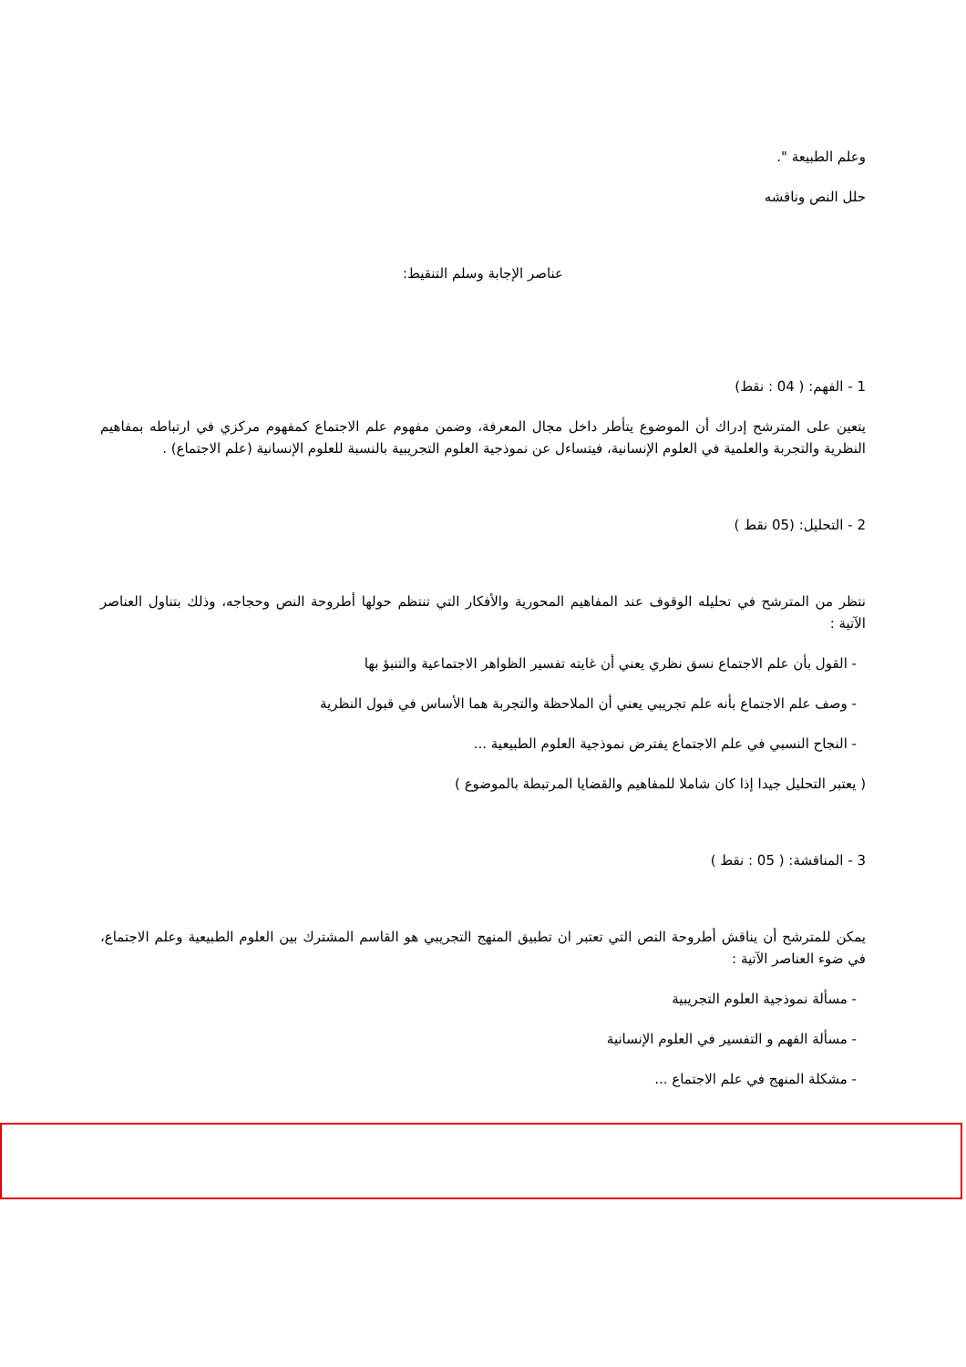وعلم الطبيعة ".
حلل النص وناقشه
عناصر الإجابة وسلم التنقيط:
1 - الفهم: ( 04 : نقط)
يتعين على المترشح إدراك أن الموضوع يتأطر داخل مجال المعرفة، وضمن مفهوم علم الاجتماع كمفهوم مركزي في ارتباطه بمفاهيم النظرية والتجربة والعلمية في العلوم الإنسانية، فيتساءل عن نموذجية العلوم التجريبية بالنسبة للعلوم الإنسانية (علم الاجتماع) .
2 - التحليل: (05 نقط )
نتظر من المترشح في تحليله الوقوف عند المفاهيم المحورية والأفكار التي تنتظم حولها أطروحة النص وحجاجه، وذلك بتناول العناصر الآتية :
- القول بأن علم الاجتماع نسق نظري يعني أن غايته تفسير الظواهر الاجتماعية والتنبؤ بها
- وصف علم الاجتماع بأنه علم تجريبي يعني أن الملاحظة والتجربة هما الأساس في قبول النظرية
- النجاح النسبي في علم الاجتماع يفترض نموذجية العلوم الطبيعية ...
( يعتبر التحليل جيدا إذا كان شاملا للمفاهيم والقضايا المرتبطة بالموضوع )
3 - المناقشة: ( 05 : نقط )
يمكن للمترشح أن يناقش أطروحة النص التي تعتبر ان تطبيق المنهج التجريبي هو القاسم المشترك بين العلوم الطبيعية وعلم الاجتماع، في ضوء العناصر الآتية :
- مسألة نموذجية العلوم التجريبية
- مسألة الفهم و التفسير في العلوم الإنسانية
- مشكلة المنهج في علم الاجتماع ...